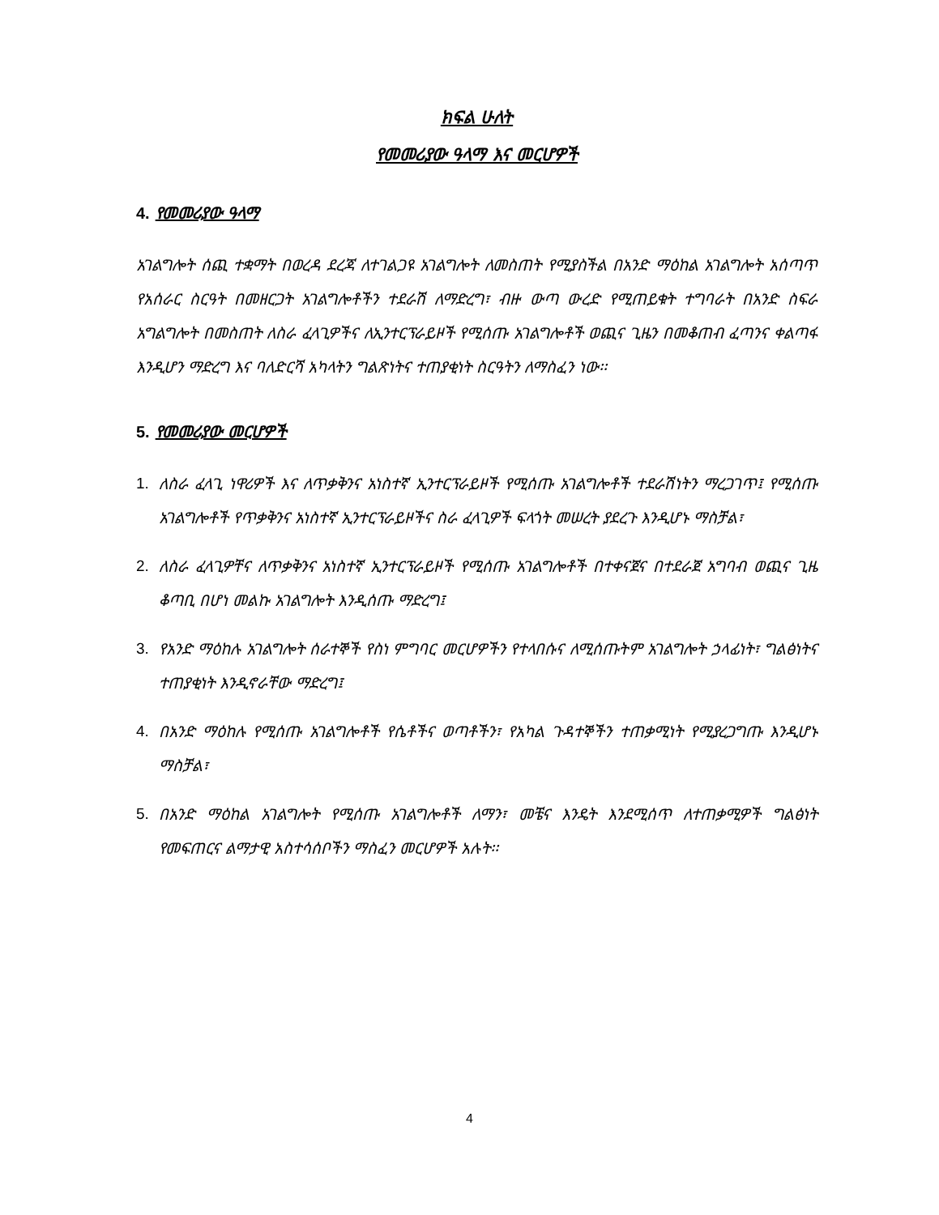ክፍል ሁለት
የመመሪያው ዓላማ እና መርሆዎች
4. የመመሪያው ዓላማ
አገልግሎት ሰጪ ተቋማት በወረዳ ደረጃ ለተገልጋዩ አገልግሎት ለመስጠት የሚያስችል በአንድ ማዕከል አገልግሎት አሰጣጥ የአሰራር ስርዓት በመዘርጋት አገልግሎቶችን ተደራሽ ለማድረግ፣ ብዙ ውጣ ውረድ የሚጠይቁት ተግባራት በአንድ ስፍራ አግልግሎት በመስጠት ለስራ ፈላጊዎችና ለኢንተርፕራይዞች የሚሰጡ አገልግሎቶች ወጪና ጊዜን በመቆጠብ ፈጣንና ቀልጣፋ እንዲሆን ማድረግ እና ባለድርሻ አካላትን ግልጽነትና ተጠያቂነት ስርዓትን ለማስፈን ነው፡፡
5. የመመሪያው መርሆዎች
1. ለስራ ፈላጊ ነዋሪዎች እና ለጥቃቅንና አነስተኛ ኢንተርፕራይዞች የሚሰጡ አገልግሎቶች ተደራሽነትን ማረጋገጥ፤ የሚሰጡ አገልግሎቶች የጥቃቅንና አነስተኛ ኢንተርፕራይዞችና ስራ ፈላጊዎች ፍላጎት መሠረት ያደረጉ እንዲሆኑ ማስቻል፣
2. ለስራ ፈላጊዎቸና ለጥቃቅንና አነስተኛ ኢንተርፕራይዞች የሚሰጡ አገልግሎቶች በተቀናጀና በተደራጀ አግባብ ወጪና ጊዜ ቆጣቢ በሆነ መልኩ አገልግሎት እንዲሰጡ ማድረግ፤
3. የአንድ ማዕከሉ አገልግሎት ሰራተኞች የስነ ምግባር መርሆዎችን የተላበሱና ለሚሰጡትም አገልግሎት ኃላፊነት፣ ግልፅነትና ተጠያቂነት እንዲኖራቸው ማድረግ፤
4. በአንድ ማዕከሉ የሚሰጡ አገልግሎቶች የሴቶችና ወጣቶችን፣ የአካል ጉዳተኞችን ተጠቃሚነት የሚያረጋግጡ እንዲሆኑ ማስቻል፣
5. በአንድ ማዕከል አገልግሎት የሚሰጡ አገልግሎቶች ለማን፣ መቼና እንዴት እንደሚሰጥ ለተጠቃሚዎች ግልፅነት የመፍጠርና ልማታዊ አስተሳሰቦችን ማስፈን መርሆዎች አሉት፡፡
4